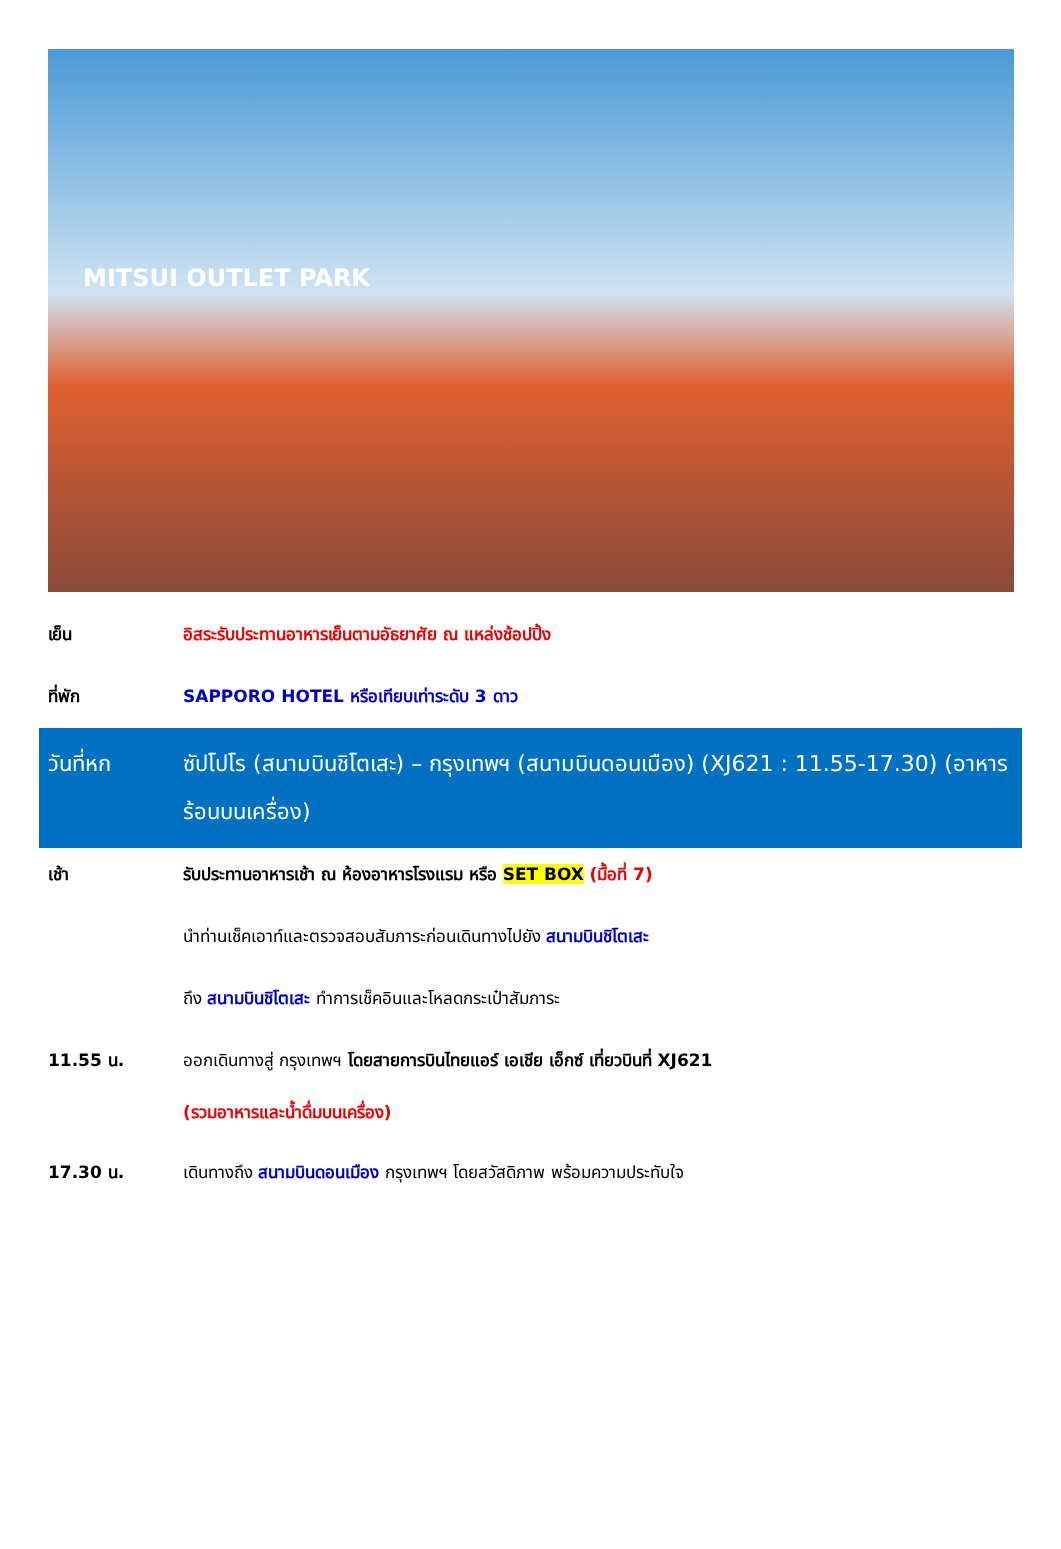MITSUI OUTLET PARK
เย็น อิสระรับประทานอาหารเย็นตามอัธยาศัย ณ แหล่งช้อปปิ้ง
ที่พัก SAPPORO HOTEL หรือเทียบเท่าระดับ 3 ดาว
วันที่หก ซัปโปโร (สนามบินชิโตเสะ) – กรุงเทพฯ (สนามบินดอนเมือง) (XJ621 : 11.55-17.30) (อาหารร้อนบนเครื่อง)
เช้า รับประทานอาหารเช้า ณ ห้องอาหารโรงแรม หรือ SET BOX (มื้อที่ 7)
นำท่านเช็คเอาท์และตรวจสอบสัมภาระก่อนเดินทางไปยัง สนามบินชิโตเสะ
ถึง สนามบินชิโตเสะ ทำการเช็คอินและโหลดกระเป๋าสัมภาระ
11.55 น.
ออกเดินทางสู่ กรุงเทพฯ โดยสายการบินไทยแอร์ เอเชีย เอ็กซ์ เที่ยวบินที่ XJ621
(รวมอาหารและน้ำดื่มบนเครื่อง)
17.30 น. เดินทางถึง สนามบินดอนเมือง กรุงเทพฯ โดยสวัสดิภาพ พร้อมความประทับใจ